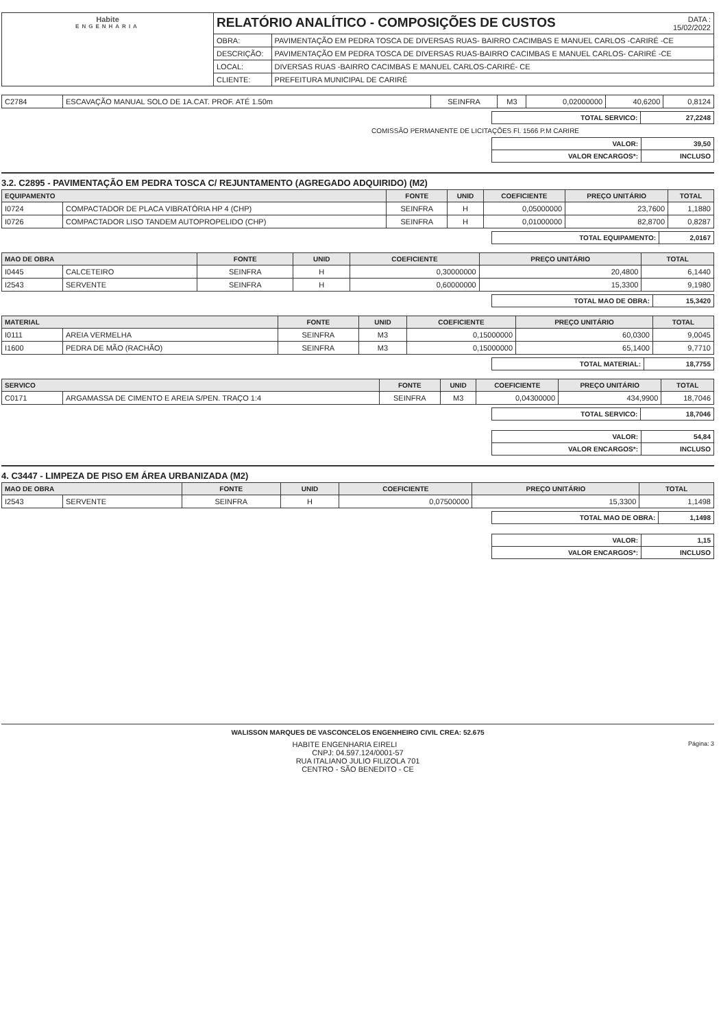| Habite ENGENHARIA | RELATÓRIO ANALÍTICO - COMPOSIÇÕES DE CUSTOS DATA : 15/02/2022 | |
| | OBRA: | PAVIMENTAÇÃO EM PEDRA TOSCA DE DIVERSAS RUAS- BAIRRO CACIMBAS E MANUEL CARLOS -CARIRÉ -CE |
| | DESCRIÇÃO: | PAVIMENTAÇÃO EM PEDRA TOSCA DE DIVERSAS RUAS-BAIRRO CACIMBAS E MANUEL CARLOS- CARIRÉ -CE |
| | LOCAL: | DIVERSAS RUAS -BAIRRO CACIMBAS E MANUEL CARLOS-CARIRÉ- CE |
| | CLIENTE: | PREFEITURA MUNICIPAL DE CARIRÉ |
| C2784 | ESCAVAÇÃO MANUAL SOLO DE 1A.CAT. PROF. ATÉ 1.50m | SEINFRA | M3 | 0,02000000 | 40,6200 | 0,8124 |
| TOTAL SERVICO: | 27,2248 |
COMISSÃO PERMANENTE DE LICITAÇÕES Fl. 1566 P.M CARIRE
| VALOR: | 39,50 |
| VALOR ENCARGOS*: | INCLUSO |
3.2. C2895 - PAVIMENTAÇÃO EM PEDRA TOSCA C/ REJUNTAMENTO (AGREGADO ADQUIRIDO) (M2)
| EQUIPAMENTO | | FONTE | UNID | COEFICIENTE | PREÇO UNITÁRIO | TOTAL |
| --- | --- | --- | --- | --- | --- | --- |
| I0724 | COMPACTADOR DE PLACA VIBRATÓRIA HP 4 (CHP) | SEINFRA | H | 0,05000000 | 23,7600 | 1,1880 |
| I0726 | COMPACTADOR LISO TANDEM AUTOPROPELIDO (CHP) | SEINFRA | H | 0,01000000 | 82,8700 | 0,8287 |
| TOTAL EQUIPAMENTO: | 2,0167 |
| MAO DE OBRA | | FONTE | UNID | COEFICIENTE | PREÇO UNITÁRIO | TOTAL |
| --- | --- | --- | --- | --- | --- | --- |
| I0445 | CALCETEIRO | SEINFRA | H | 0,30000000 | 20,4800 | 6,1440 |
| I2543 | SERVENTE | SEINFRA | H | 0,60000000 | 15,3300 | 9,1980 |
| TOTAL MAO DE OBRA: | 15,3420 |
| MATERIAL | | FONTE | UNID | COEFICIENTE | PREÇO UNITÁRIO | TOTAL |
| --- | --- | --- | --- | --- | --- | --- |
| I0111 | AREIA VERMELHA | SEINFRA | M3 | 0,15000000 | 60,0300 | 9,0045 |
| I1600 | PEDRA DE MÃO (RACHÃO) | SEINFRA | M3 | 0,15000000 | 65,1400 | 9,7710 |
| TOTAL MATERIAL: | 18,7755 |
| SERVICO | | FONTE | UNID | COEFICIENTE | PREÇO UNITÁRIO | TOTAL |
| --- | --- | --- | --- | --- | --- | --- |
| C0171 | ARGAMASSA DE CIMENTO E AREIA S/PEN. TRAÇO 1:4 | SEINFRA | M3 | 0,04300000 | 434,9900 | 18,7046 |
| TOTAL SERVICO: | 18,7046 |
| VALOR: | 54,84 |
| VALOR ENCARGOS*: | INCLUSO |
4. C3447 - LIMPEZA DE PISO EM ÁREA URBANIZADA (M2)
| MAO DE OBRA | | FONTE | UNID | COEFICIENTE | PREÇO UNITÁRIO | TOTAL |
| --- | --- | --- | --- | --- | --- | --- |
| I2543 | SERVENTE | SEINFRA | H | 0,07500000 | 15,3300 | 1,1498 |
| TOTAL MAO DE OBRA: | 1,1498 |
| VALOR: | 1,15 |
| VALOR ENCARGOS*: | INCLUSO |
WALISSON MARQUES DE VASCONCELOS ENGENHEIRO CIVIL CREA: 52.675
Página: 3 HABITE ENGENHARIA EIRELI
CNPJ: 04.597.124/0001-57
RUA ITALIANO JULIO FILIZOLA 701
CENTRO - SÃO BENEDITO - CE